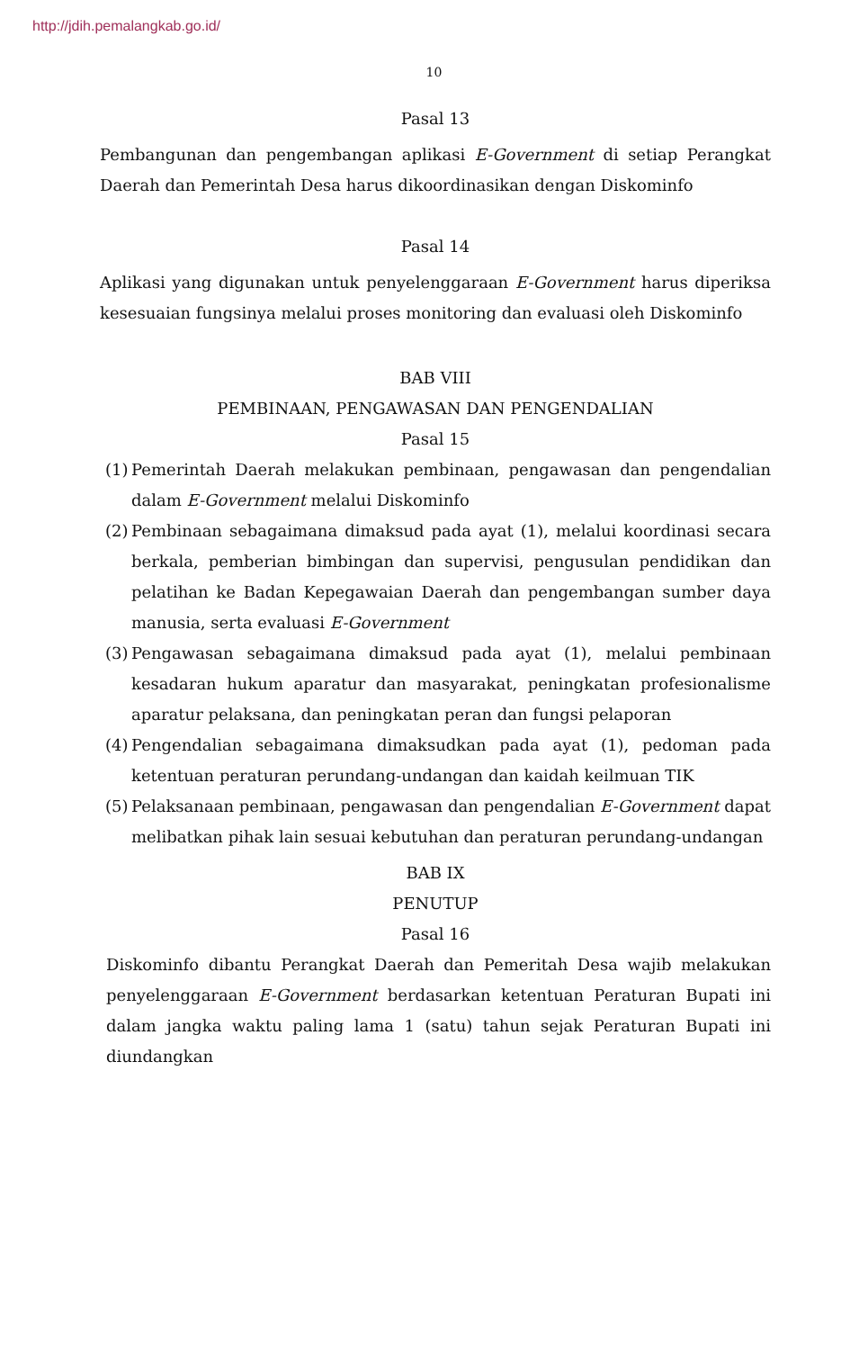http://jdih.pemalangkab.go.id/
10
Pasal 13
Pembangunan dan pengembangan aplikasi E-Government di setiap Perangkat Daerah dan Pemerintah Desa harus dikoordinasikan dengan Diskominfo
Pasal 14
Aplikasi yang digunakan untuk penyelenggaraan E-Government harus diperiksa kesesuaian fungsinya melalui proses monitoring dan evaluasi oleh Diskominfo
BAB VIII
PEMBINAAN, PENGAWASAN DAN PENGENDALIAN
Pasal 15
(1) Pemerintah Daerah melakukan pembinaan, pengawasan dan pengendalian dalam E-Government melalui Diskominfo
(2) Pembinaan sebagaimana dimaksud pada ayat (1), melalui koordinasi secara berkala, pemberian bimbingan dan supervisi, pengusulan pendidikan dan pelatihan ke Badan Kepegawaian Daerah dan pengembangan sumber daya manusia, serta evaluasi E-Government
(3) Pengawasan sebagaimana dimaksud pada ayat (1), melalui pembinaan kesadaran hukum aparatur dan masyarakat, peningkatan profesionalisme aparatur pelaksana, dan peningkatan peran dan fungsi pelaporan
(4) Pengendalian sebagaimana dimaksudkan pada ayat (1), pedoman pada ketentuan peraturan perundang-undangan dan kaidah keilmuan TIK
(5) Pelaksanaan pembinaan, pengawasan dan pengendalian E-Government dapat melibatkan pihak lain sesuai kebutuhan dan peraturan perundang-undangan
BAB IX
PENUTUP
Pasal 16
Diskominfo dibantu Perangkat Daerah dan Pemeritah Desa wajib melakukan penyelenggaraan E-Government berdasarkan ketentuan Peraturan Bupati ini dalam jangka waktu paling lama 1 (satu) tahun sejak Peraturan Bupati ini diundangkan